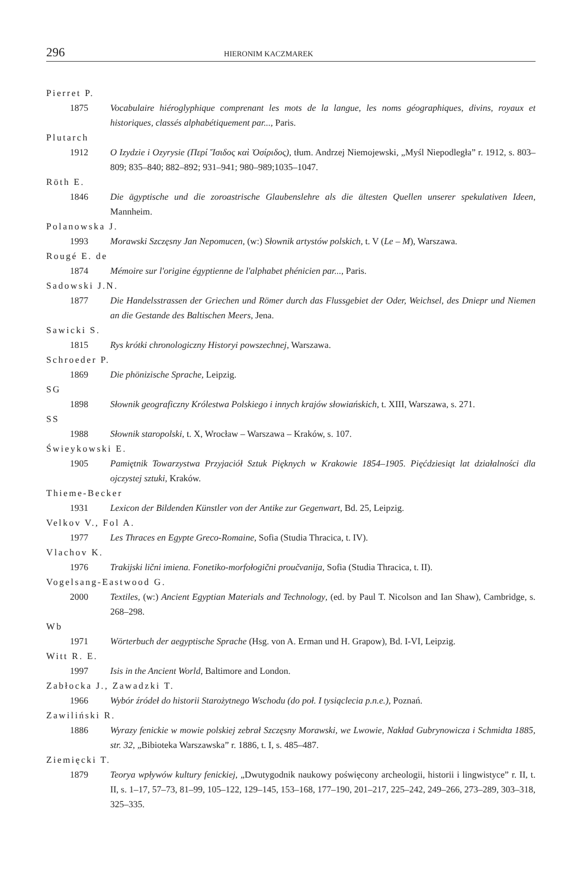296 HIERONIM KACZMAREK
Pierret P.
1875 Vocabulaire hiéroglyphique comprenant les mots de la langue, les noms géographiques, divins, royaux et historiques, classés alphabétiquement par..., Paris.
Plutarch
1912 O Izydzie i Ozyrysie (Περί Ἴσιδος καὶ Ὀσίριδος), tłum. Andrzej Niemojewski, „Myśl Niepodległa” r. 1912, s. 803–809; 835–840; 882–892; 931–941; 980–989;1035–1047.
Röth E.
1846 Die ägyptische und die zoroastrische Glaubenslehre als die ältesten Quellen unserer spekulativen Ideen, Mannheim.
Polanowska J.
1993 Morawski Szczęsny Jan Nepomucen, (w:) Słownik artystów polskich, t. V (Le – M), Warszawa.
Rougé E. de
1874 Mémoire sur l'origine égyptienne de l'alphabet phénicien par..., Paris.
Sadowski J.N.
1877 Die Handelsstrassen der Griechen und Römer durch das Flussgebiet der Oder, Weichsel, des Dniepr und Niemen an die Gestande des Baltischen Meers, Jena.
Sawicki S.
1815 Rys krótki chronologiczny Historyi powszechnej, Warszawa.
Schroeder P.
1869 Die phönizische Sprache, Leipzig.
SG
1898 Słownik geograficzny Królestwa Polskiego i innych krajów słowiańskich, t. XIII, Warszawa, s. 271.
SS
1988 Słownik staropolski, t. X, Wrocław – Warszawa – Kraków, s. 107.
Świeykowski E.
1905 Pamiętnik Towarzystwa Przyjaciół Sztuk Pięknych w Krakowie 1854–1905. Pięćdziesiąt lat działalności dla ojczystej sztuki, Kraków.
Thieme-Becker
1931 Lexicon der Bildenden Künstler von der Antike zur Gegenwart, Bd. 25, Leipzig.
Velkov V., Fol A.
1977 Les Thraces en Egypte Greco-Romaine, Sofia (Studia Thracica, t. IV).
Vlachov K.
1976 Trakijski lični imiena. Fonetiko-morfołogični proučvanija, Sofia (Studia Thracica, t. II).
Vogelsang-Eastwood G.
2000 Textiles, (w:) Ancient Egyptian Materials and Technology, (ed. by Paul T. Nicolson and Ian Shaw), Cambridge, s. 268–298.
Wb
1971 Wörterbuch der aegyptische Sprache (Hsg. von A. Erman und H. Grapow), Bd. I-VI, Leipzig.
Witt R. E.
1997 Isis in the Ancient World, Baltimore and London.
Zabłocka J., Zawadzki T.
1966 Wybór źródeł do historii Starożytnego Wschodu (do poł. I tysiąclecia p.n.e.), Poznań.
Zawiliński R.
1886 Wyrazy fenickie w mowie polskiej zebrał Szczęsny Morawski, we Lwowie, Nakład Gubrynowicza i Schmidta 1885, str. 32, „Bibioteka Warszawska” r. 1886, t. I, s. 485–487.
Ziemięcki T.
1879 Teorya wpływów kultury fenickiej, „Dwutygodnik naukowy poświęcony archeologii, historii i lingwistyce” r. II, t. II, s. 1–17, 57–73, 81–99, 105–122, 129–145, 153–168, 177–190, 201–217, 225–242, 249–266, 273–289, 303–318, 325–335.